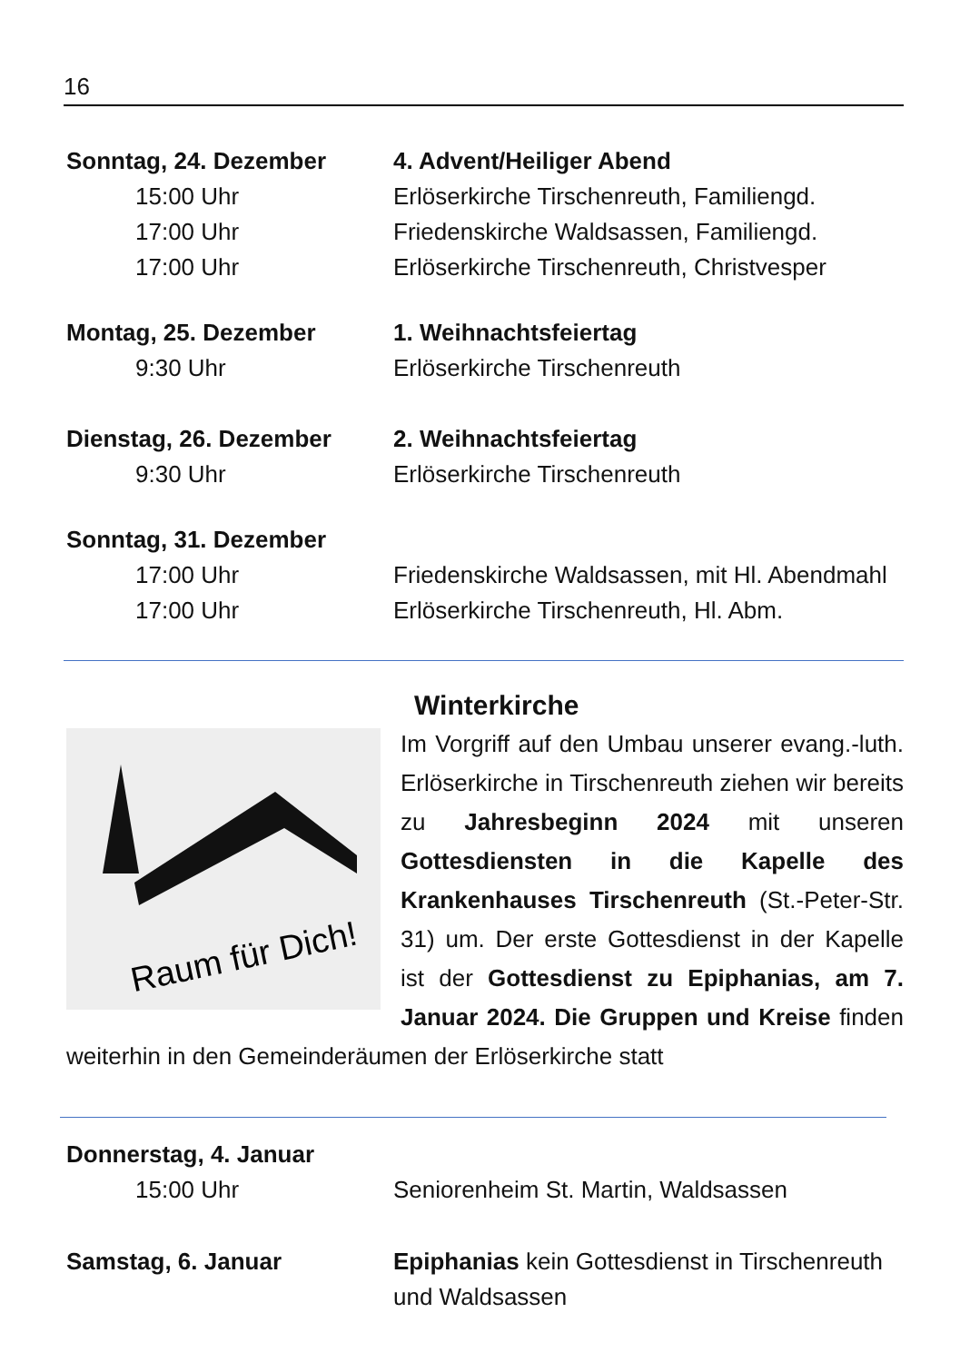16
Sonntag, 24. Dezember 4. Advent/Heiliger Abend
15:00 Uhr Erlöserkirche Tirschenreuth, Familiengd.
17:00 Uhr Friedenskirche Waldsassen, Familiengd.
17:00 Uhr Erlöserkirche Tirschenreuth, Christvesper
Montag, 25. Dezember 1. Weihnachtsfeiertag
9:30 Uhr Erlöserkirche Tirschenreuth
Dienstag, 26. Dezember 2. Weihnachtsfeiertag
9:30 Uhr Erlöserkirche Tirschenreuth
Sonntag, 31. Dezember
17:00 Uhr Friedenskirche Waldsassen, mit Hl. Abendmahl
17:00 Uhr Erlöserkirche Tirschenreuth, Hl. Abm.
Winterkirche
Raum für Dich!
Im Vorgriff auf den Umbau unserer evang.-luth. Erlöserkirche in Tirschenreuth ziehen wir bereits zu Jahresbeginn 2024 mit unseren Gottesdiensten in die Kapelle des Krankenhauses Tirschenreuth (St.-Peter-Str. 31) um. Der erste Gottesdienst in der Kapelle ist der Gottesdienst zu Epiphanias, am 7. Januar 2024. Die Gruppen und Kreise finden weiterhin in den Gemeinderäumen der Erlöserkirche statt
Donnerstag, 4. Januar
15:00 Uhr Seniorenheim St. Martin, Waldsassen
Samstag, 6. Januar Epiphanias kein Gottesdienst in Tirschenreuth
und Waldsassen